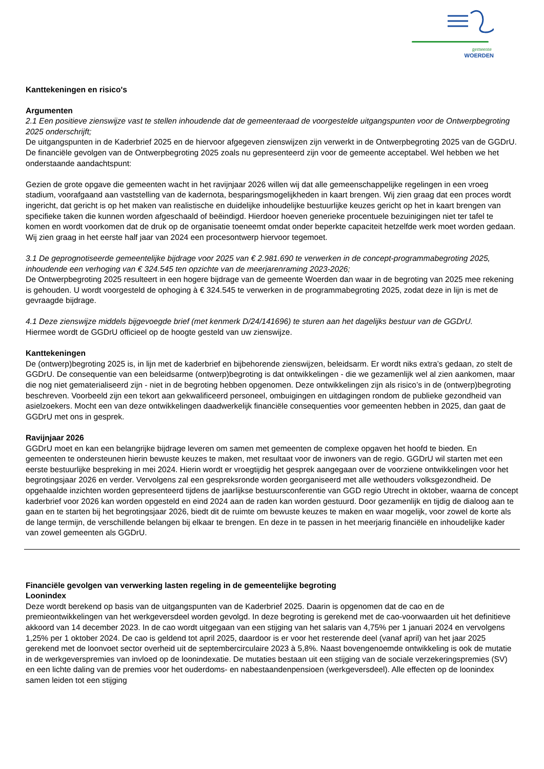gemeente
WOERDEN
Kanttekeningen en risico's
Argumenten
2.1 Een positieve zienswijze vast te stellen inhoudende dat de gemeenteraad de voorgestelde uitgangspunten voor de Ontwerpbegroting 2025 onderschrijft;
De uitgangspunten in de Kaderbrief 2025 en de hiervoor afgegeven zienswijzen zijn verwerkt in de Ontwerpbegroting 2025 van de GGDrU. De financiële gevolgen van de Ontwerpbegroting 2025 zoals nu gepresenteerd zijn voor de gemeente acceptabel. Wel hebben we het onderstaande aandachtspunt:
Gezien de grote opgave die gemeenten wacht in het ravijnjaar 2026 willen wij dat alle gemeenschappelijke regelingen in een vroeg stadium, voorafgaand aan vaststelling van de kadernota, besparingsmogelijkheden in kaart brengen. Wij zien graag dat een proces wordt ingericht, dat gericht is op het maken van realistische en duidelijke inhoudelijke bestuurlijke keuzes gericht op het in kaart brengen van specifieke taken die kunnen worden afgeschaald of beëindigd. Hierdoor hoeven generieke procentuele bezuinigingen niet ter tafel te komen en wordt voorkomen dat de druk op de organisatie toeneemt omdat onder beperkte capaciteit hetzelfde werk moet worden gedaan. Wij zien graag in het eerste half jaar van 2024 een procesontwerp hiervoor tegemoet.
3.1 De geprognotiseerde gemeentelijke bijdrage voor 2025 van € 2.981.690 te verwerken in de concept-programmabegroting 2025, inhoudende een verhoging van € 324.545 ten opzichte van de meerjarenraming 2023-2026;
De Ontwerpbegroting 2025 resulteert in een hogere bijdrage van de gemeente Woerden dan waar in de begroting van 2025 mee rekening is gehouden. U wordt voorgesteld de ophoging à € 324.545 te verwerken in de programmabegroting 2025, zodat deze in lijn is met de gevraagde bijdrage.
4.1 Deze zienswijze middels bijgevoegde brief (met kenmerk D/24/141696) te sturen aan het dagelijks bestuur van de GGDrU.
Hiermee wordt de GGDrU officieel op de hoogte gesteld van uw zienswijze.
Kanttekeningen
De (ontwerp)begroting 2025 is, in lijn met de kaderbrief en bijbehorende zienswijzen, beleidsarm. Er wordt niks extra’s gedaan, zo stelt de GGDrU. De consequentie van een beleidsarme (ontwerp)begroting is dat ontwikkelingen - die we gezamenlijk wel al zien aankomen, maar die nog niet gematerialiseerd zijn - niet in de begroting hebben opgenomen. Deze ontwikkelingen zijn als risico’s in de (ontwerp)begroting beschreven. Voorbeeld zijn een tekort aan gekwalificeerd personeel, ombuigingen en uitdagingen rondom de publieke gezondheid van asielzoekers. Mocht een van deze ontwikkelingen daadwerkelijk financiële consequenties voor gemeenten hebben in 2025, dan gaat de GGDrU met ons in gesprek.
Ravijnjaar 2026
GGDrU moet en kan een belangrijke bijdrage leveren om samen met gemeenten de complexe opgaven het hoofd te bieden. En gemeenten te ondersteunen hierin bewuste keuzes te maken, met resultaat voor de inwoners van de regio. GGDrU wil starten met een eerste bestuurlijke bespreking in mei 2024. Hierin wordt er vroegtijdig het gesprek aangegaan over de voorziene ontwikkelingen voor het begrotingsjaar 2026 en verder. Vervolgens zal een gespreksronde worden georganiseerd met alle wethouders volksgezondheid. De opgehaalde inzichten worden gepresenteerd tijdens de jaarlijkse bestuursconferentie van GGD regio Utrecht in oktober, waarna de concept kaderbrief voor 2026 kan worden opgesteld en eind 2024 aan de raden kan worden gestuurd. Door gezamenlijk en tijdig de dialoog aan te gaan en te starten bij het begrotingsjaar 2026, biedt dit de ruimte om bewuste keuzes te maken en waar mogelijk, voor zowel de korte als de lange termijn, de verschillende belangen bij elkaar te brengen. En deze in te passen in het meerjarig financiële en inhoudelijke kader van zowel gemeenten als GGDrU.
Financiële gevolgen van verwerking lasten regeling in de gemeentelijke begroting
Loonindex
Deze wordt berekend op basis van de uitgangspunten van de Kaderbrief 2025. Daarin is opgenomen dat de cao en de premieontwikkelingen van het werkgeversdeel worden gevolgd. In deze begroting is gerekend met de cao-voorwaarden uit het definitieve akkoord van 14 december 2023. In de cao wordt uitgegaan van een stijging van het salaris van 4,75% per 1 januari 2024 en vervolgens 1,25% per 1 oktober 2024. De cao is geldend tot april 2025, daardoor is er voor het resterende deel (vanaf april) van het jaar 2025 gerekend met de loonvoet sector overheid uit de septembercirculaire 2023 à 5,8%. Naast bovengenoemde ontwikkeling is ook de mutatie in de werkgeverspremies van invloed op de loonindexatie. De mutaties bestaan uit een stijging van de sociale verzekeringspremies (SV) en een lichte daling van de premies voor het ouderdoms- en nabestaandenpensioen (werkgeversdeel). Alle effecten op de loonindex samen leiden tot een stijging